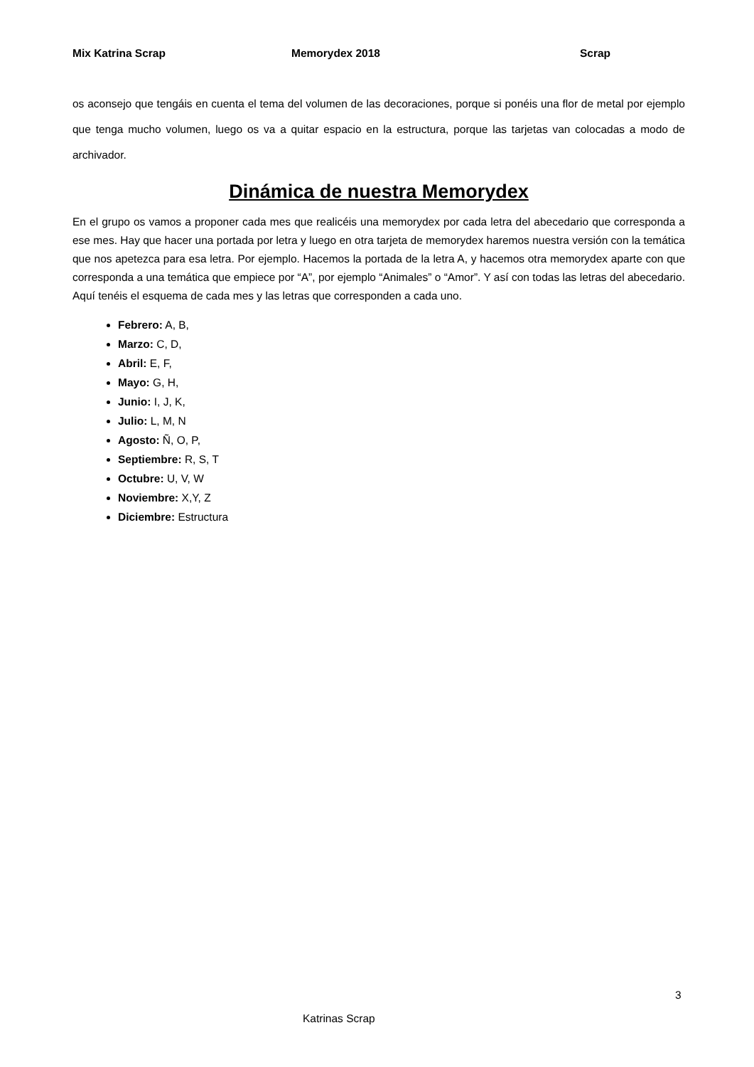Mix Katrina Scrap Memorydex 2018 Scrap
os aconsejo que tengáis en cuenta el tema del volumen de las decoraciones, porque si ponéis una flor de metal por ejemplo que tenga mucho volumen, luego os va a quitar espacio en la estructura, porque las tarjetas van colocadas a modo de archivador.
Dinámica de nuestra Memorydex
En el grupo os vamos a proponer cada mes que realicéis una memorydex por cada letra del abecedario que corresponda a ese mes. Hay que hacer una portada por letra y luego en otra tarjeta de memorydex haremos nuestra versión con la temática que nos apetezca para esa letra. Por ejemplo. Hacemos la portada de la letra A, y hacemos otra memorydex aparte con que corresponda a una temática que empiece por “A”, por ejemplo “Animales” o “Amor”. Y así con todas las letras del abecedario. Aquí tenéis el esquema de cada mes y las letras que corresponden a cada uno.
Febrero: A, B,
Marzo: C, D,
Abril: E, F,
Mayo: G, H,
Junio: I, J, K,
Julio: L, M, N
Agosto: Ñ, O, P,
Septiembre: R, S, T
Octubre: U, V, W
Noviembre: X,Y, Z
Diciembre: Estructura
3
Katrinas Scrap